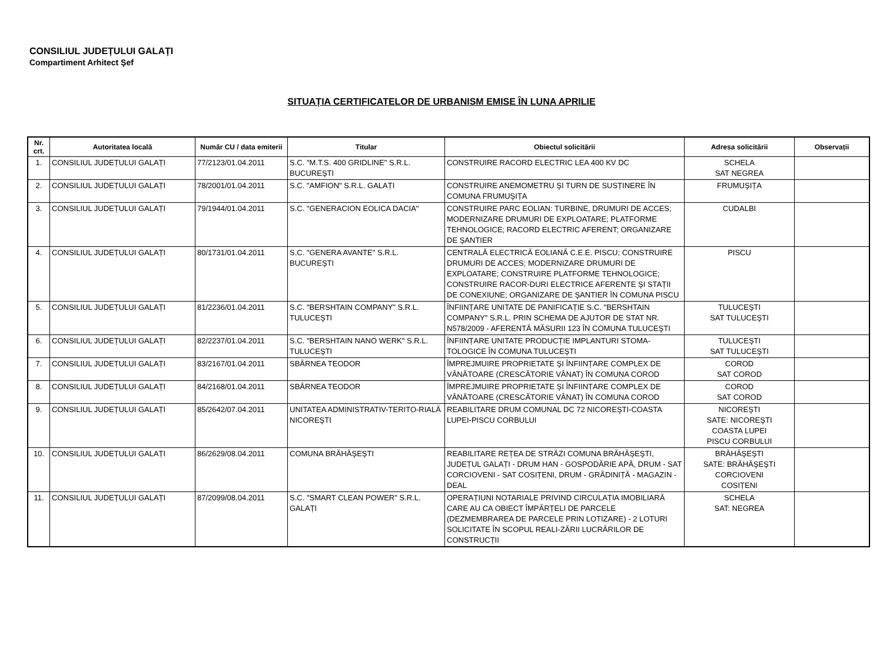CONSILIUL JUDEȚULUI GALAȚI
Compartiment Arhitect Şef
SITUAȚIA CERTIFICATELOR DE URBANISM EMISE ÎN LUNA APRILIE
| Nr. crt. | Autoritatea locală | Număr CU / data emiterii | Titular | Obiectul solicitării | Adresa solicitării | Observații |
| --- | --- | --- | --- | --- | --- | --- |
| 1. | CONSILIUL JUDEȚULUI GALAȚI | 77/2123/01.04.2011 | S.C. "M.T.S. 400 GRIDLINE" S.R.L. BUCUREŞTI | CONSTRUIRE RACORD ELECTRIC LEA 400 KV DC | SCHELA SAT NEGREA | |
| 2. | CONSILIUL JUDEȚULUI GALAȚI | 78/2001/01.04.2011 | S.C. "AMFION" S.R.L. GALAȚI | CONSTRUIRE ANEMOMETRU ŞI TURN DE SUSȚINERE ÎN COMUNA FRUMUŞIȚA | FRUMUŞIȚA | |
| 3. | CONSILIUL JUDEȚULUI GALAȚI | 79/1944/01.04.2011 | S.C. "GENERACION EOLICA DACIA" | CONSTRUIRE PARC EOLIAN: TURBINE, DRUMURI DE ACCES; MODERNIZARE DRUMURI DE EXPLOATARE; PLATFORME TEHNOLOGICE; RACORD ELECTRIC AFERENT; ORGANIZARE DE ŞANTIER | CUDALBI | |
| 4. | CONSILIUL JUDEȚULUI GALAȚI | 80/1731/01.04.2011 | S.C. "GENERA AVANTE" S.R.L. BUCUREŞTI | CENTRALĂ ELECTRICĂ EOLIANĂ C.E.E. PISCU; CONSTRUIRE DRUMURI DE ACCES; MODERNIZARE DRUMURI DE EXPLOATARE; CONSTRUIRE PLATFORME TEHNOLOGICE; CONSTRUIRE RACOR-DURI ELECTRICE AFERENTE ŞI STAȚII DE CONEXIUNE; ORGANIZARE DE ŞANTIER ÎN COMUNA PISCU | PISCU | |
| 5. | CONSILIUL JUDEȚULUI GALAȚI | 81/2236/01.04.2011 | S.C. "BERSHTAIN COMPANY" S.R.L. TULUCEŞTI | ÎNFIINȚARE UNITATE DE PANIFICAȚIE S.C. "BERSHTAIN COMPANY" S.R.L. PRIN SCHEMA DE AJUTOR DE STAT NR. N578/2009 - AFERENTĂ MĂSURII 123 ÎN COMUNA TULUCEŞTI | TULUCEŞTI SAT TULUCEŞTI | |
| 6. | CONSILIUL JUDEȚULUI GALAȚI | 82/2237/01.04.2011 | S.C. "BERSHTAIN NANO WERK" S.R.L. TULUCEŞTI | ÎNFIINȚARE UNITATE PRODUCȚIE IMPLANTURI STOMA-TOLOGICE ÎN COMUNA TULUCEŞTI | TULUCEŞTI SAT TULUCEŞTI | |
| 7. | CONSILIUL JUDEȚULUI GALAȚI | 83/2167/01.04.2011 | SBÂRNEA TEODOR | ÎMPREJMUIRE PROPRIETATE ŞI ÎNFIINȚARE COMPLEX DE VÂNĂTOARE (CRESCĂTORIE VÂNAT) ÎN COMUNA COROD | COROD SAT COROD | |
| 8. | CONSILIUL JUDEȚULUI GALAȚI | 84/2168/01.04.2011 | SBÂRNEA TEODOR | ÎMPREJMUIRE PROPRIETATE ŞI ÎNFIINȚARE COMPLEX DE VÂNĂTOARE (CRESCĂTORIE VÂNAT) ÎN COMUNA COROD | COROD SAT COROD | |
| 9. | CONSILIUL JUDEȚULUI GALAȚI | 85/2642/07.04.2011 | UNITATEA ADMINISTRATIV-TERITO-RIALĂ NICOREŞTI | REABILITARE DRUM COMUNAL DC 72 NICOREŞTI-COASTA LUPEI-PISCU CORBULUI | NICOREŞTI SATE: NICOREŞTI COASTA LUPEI PISCU CORBULUI | |
| 10. | CONSILIUL JUDEȚULUI GALAȚI | 86/2629/08.04.2011 | COMUNA BRĂHĂŞEŞTI | REABILITARE REȚEA DE STRĂZI COMUNA BRĂHĂŞEŞTI, JUDEȚUL GALAȚI - DRUM HAN - GOSPODĂRIE APĂ, DRUM - SAT CORCIOVENI - SAT COSIȚENI, DRUM - GRĂDINIȚĂ - MAGAZIN - DEAL | BRĂHĂŞEŞTI SATE: BRĂHĂŞEŞTI CORCIOVENI COSIȚENI | |
| 11. | CONSILIUL JUDEȚULUI GALAȚI | 87/2099/08.04.2011 | S.C. "SMART CLEAN POWER" S.R.L. GALAȚI | OPERAȚIUNI NOTARIALE PRIVIND CIRCULAȚIA IMOBILIARĂ CARE AU CA OBIECT ÎMPĂRȚELI DE PARCELE (DEZMEMBRAREA DE PARCELE PRIN LOTIZARE) - 2 LOTURI SOLICITATE ÎN SCOPUL REALI-ZĂRII LUCRĂRILOR DE CONSTRUCȚII | SCHELA SAT: NEGREA | |